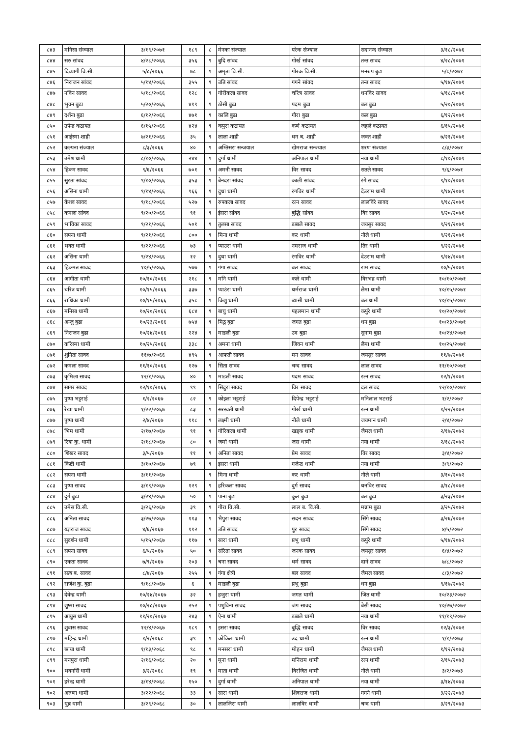| ८४३ | मनिसा संज्याल | ३/१९/२०७१ | १८९ | ८ | मेनका संज्याल | परेक संज्याल | सदानन्द संज्याल | ३/१८/२०७६ |
| ८४४ | सरु सांवद | ४/२८/२०६६ | ३५६ | ९ | बुदि सांवद | गोर्ख सांवद | तन्त सावद | ४/२८/२०७१ |
| ८४५ | दिव्यागी वि.सी. | ५/८/२०६६ | ७८ | ९ | अमृता वि.सी. | गोरक वि.सी. | मनरुप बुढा | ५/८/२०७१ |
| ८४६ | निराजन सांवद | ५/१४/२०६६ | ३५५ | ९ | उति सांवद | गगने सांवद | तन्त सावद | ५/१४/२०७१ |
| ८४७ | नविन सावद | ५/१८/२०६६ | १२८ | ९ | गोरीकला सावद | चरित्र सावद | धनविर सावद | ५/१८/२०७१ |
| ८४८ | भुवन बुढा | ५/२०/२०६६ | ४१९ | ९ | ठोसी बुढा | पदम बुढा | बल बुढा | ५/२०/२०७१ |
| ८४९ | दर्शना बुढा | ६/१२/२०६६ | ४७१ | ९ | कालि बुढा | गौरा बुढा | कल बुढा | ६/१२/२०७१ |
| ८५० | उपेन्द्र कठायत | ६/१५/२०६६ | ४२४ | ९ | कपुरा कठायत | कर्ण कठायत | जहले कठायत | ६/१५/२०७१ |
| ८५१ | आईस्मा शाही | ७/२१/२०६६ | ३५ | ९ | लाला शाही | धन ब. शाही | जक्त शाही | ७/२१/२०७१ |
| ८५२ | कल्पना संज्याल | ८/३/२०६६ | ४० | ९ | अम्तिसरा सन्जयाल | खेमराज सन्ज्याल | शरण संज्याल | ८/३/२०७१ |
| ८५३ | उमेश धामी | ८/१०/२०६६ | २४४ | ९ | दुर्गा धामी | अनिपाल धामी | नया धामी | ८/१०/२०७१ |
| ८५४ | हिक्म सावद | ९/६/२०६६ | ७०१ | ९ | अमनी सावद | विर सावद | सतले सावद | ९/६/२०७१ |
| ८५५ | सुरता सांवद | ९/१०/२०६६ | ३५३ | ९ | बेनदरा सांवद | काली सांवद | रंगे सावद | ९/१०/२०७१ |
| ८५६ | असिना धामी | ९/१४/२०६६ | ९६६ | ९ | दुधा धामी | रंगविर धामी | देउराम धामी | ९/१४/२०७१ |
| ८५७ | केशव सावद | ९/१८/२०६६ | ५२७ | ९ | रुपकला सावद | रत्न सावद | लालविरे सावद | ९/१८/२०७१ |
| ८५८ | कमला सांवद | ९/२०/२०६६ | ९१ | ९ | ईसरा सांवद | बुद्धि सांवद | विर सावद | ९/२०/२०७१ |
| ८५९ | भाविका सावद | ९/२१/२०६६ | ५०१ | ९ | तुलसा सावद | डब्बले सावद | जयसुर सावद | ९/२१/२०७१ |
| ८६० | सपना धामी | ९/२१/२०६६ | ८०० | ९ | मिना धामी | कर धामी | नौले धामी | ९/२१/२०७१ |
| ८६१ | भक्त धामी | ९/२२/२०६६ | ७३ | ९ | प्याउरा धामी | नमराज धामी | तिर धामी | ९/२२/२०७१ |
| ८६२ | असिना धामी | ९/२४/२०६६ | १२ | ९ | दुधा धामी | रंगविर धामी | देउराम धामी | ९/२४/२०७१ |
| ८६३ | हिक्मत सावद | १०/५/२०६६ | ५७७ | ९ | गंगा सावद | बल सावद | राम सावद | १०/५/२०७१ |
| ८६४ | आंगीता धामी | १०/१०/२०६६ | २१८ | ९ | मनि धामी | कले धामी | विरभद्र धामी | १०/१०/२०७१ |
| ८६५ | चरित्र धामी | १०/१५/२०६६ | ३३७ | ९ | प्याउंरा धामी | धर्मराज धामी | लैमा धामी | १०/१५/२०७१ |
| ८६६ | राधिका धामी | १०/१५/२०६६ | ३५८ | ९ | किशु धामी | ब्यासी धामी | बल धामी | १०/१५/२०७१ |
| ८६७ | मनिसा धामी | १०/२०/२०६६ | ६८४ | ९ | बाचु धामी | पहलमान धामी | कपुरे धामी | १०/२०/२०७१ |
| ८६८ | अन्जु बुढा | १०/२३/२०६६ | ७५४ | ९ | मिठु बुढा | जगत बुढा | धन बुढा | १०/२३/२०७१ |
| ८६९ | निराजन बुढा | १०/२४/२०६६ | २२४ | ९ | माडली बुढा | उद बुढा | सुनाम बुढा | १०/२४/२०७१ |
| ८७० | करिस्मा धामी | १०/२५/२०६६ | ३३८ | ९ | अमना धामी | जिवन धामी | लैमा धामी | १०/२५/२०७१ |
| ८७१ | शुनिता सावद | ११/७/२०६६ | ४९५ | ९ | आफती सावद | मन सावद | जयसुर सावद | ११/७/२०७१ |
| ८७२ | कमला सावद | ११/१०/२०६६ | १२७ | ९ | सिता सावद | चन्द सावद | लाल सावद | ११/१०/२०७१ |
| ८७३ | कृमिला सावद | १२/१/२०६६ | ४० | ९ | माडली सावद | पदम सावद | रत्न सावद | १२/१/२०७१ |
| ८७४ | सागर सावद | १२/१०/२०६६ | ९९ | ९ | सिदुरा सावद | विर सावद | दल सावद | १२/१०/२०७१ |
| ८७५ | पुष्पा भट्टराई | १/२/२०६७ | ८२ | ९ | कोइला भट्टराई | दिपेन्द्र भट्टराई | मनिलाल भटराई | १/२/२०७२ |
| ८७६ | रेखा धामी | १/२२/२०६७ | ८३ | ९ | सरस्वती धामी | गोर्ख धामी | रत्न धामी | १/२२/२०७२ |
| ८७७ | पुष्पा धामी | २/४/२०६७ | ११८ | ९ | लक्ष्मी धामी | नौले धामी | जयमान धामी | २/४/२०७२ |
| ८७८ | भिम धामी | २/१७/२०६७ | ९१ | ९ | गोरिकला धामी | खड्क धामी | जैमल धामी | २/१७/२०७२ |
| ८७९ | रिया कु. धामी | २/१८/२०६७ | ८० | ९ | जर्मा धामी | जस धामी | नया धामी | २/१८/२०७२ |
| ८८० | शिखर सावद | ३/५/२०६७ | ११ | ९ | अनिता सावद | प्रेम सावद | विर सावद | ३/४/२०७२ |
| ८८१ | किष्टी धामी | ३/१०/२०६७ | ७९ | ९ | इसरा धामी | गजेन्द्र धामी | नया धामी | ३/९/२०७२ |
| ८८२ | सपना धामी | ३/११/२०६७ | | ९ | मिना धामी | कर धामी | नौले धामी | ३/१०/२०७२ |
| ८८३ | पुष्पा सावद | ३/१९/२०६७ | १२९ | ९ | हरिकला सावद | दुर्ग सावद | धनविर सावद | ३/१८/२०७२ |
| ८८४ | दुर्ग बुढा | ३/२४/२०६७ | ५० | ९ | पाना बुढा | कुल बुढा | बल बुढा | ३/२३/२०७२ |
| ८८५ | उमेस वि.सी. | ३/२६/२०६७ | ३९ | ९ | गौरा वि.सी. | लाल ब. वि.सी. | मन्नाम बुढा | ३/२५/२०७२ |
| ८८६ | अनिता सावद | ३/२७/२०६७ | ११३ | ९ | भैपुरा सावद | सदन सावद | सिंगे सावद | ३/२६/२०७२ |
| ८८७ | यज्ञराज सावद | ४/६/२०६७ | ११२ | ९ | उति सावद | पुर सावद | सिंगे सावद | ४/५/२०७२ |
| ८८८ | सुदर्शन धामी | ५/१५/२०६७ | ११७ | ९ | सारा धामी | प्रभु धामी | कपुरे धामी | ५/१४/२०७२ |
| ८८९ | सपना सावद | ६/५/२०६७ | ५० | ९ | सरिता सावद | जनक सावद | जयसुर सावद | ६/४/२०७२ |
| ८९० | एकता सावद | ७/९/२०६७ | २०३ | ९ | चना सावद | धर्म सावद | दाने सावद | ७/८/२०७२ |
| ८९१ | सत्य ब. सावद | ८/४/२०६७ | २५५ | ९ | गंगा क्षेत्री | बल सावद | जैमल सावद | ८/३/२०७२ |
| ८९२ | राजेश कु. बुढा | ९/१८/२०६७ | ६ | ९ | माडली बुढा | प्रभु बुढा | धन बुढा | ९/१७/२०७२ |
| ८९३ | देवेन्द्र धामी | १०/२४/२०६७ | ३२ | ९ | हजुरा धामी | जगत धामी | जित धामी | १०/२३/२०७२ |
| ८९४ | शुष्मा सावद | १०/२८/२०६७ | २५२ | ९ | पशुविना सावद | जंग सावद | बेसी सावद | १०/२७/२०७२ |
| ८९५ | आयुस धामी | ११/२०/२०६७ | २४३ | ९ | ऐना धामी | डब्बले धामी | नया धामी | ११/१९/२०७२ |
| ८९६ | शुवास सावद | १२/४/२०६७ | १८९ | ९ | इसरा सावद | बुद्धि सावद | विर सावद | १२/३/२०७२ |
| ८९७ | महिन्द्र धामी | १/२/२०६८ | ३९ | ९ | कोकिला धामी | उद धामी | रत्न धामी | १/१/२०७३ |
| ८९८ | छाया धामी | १/१३/२०६८ | ९८ | ९ | मनसरा धामी | मोहन धामी | जैमल धामी | १/१२/२०७३ |
| ८९९ | मनपुरा धामी | २/१६/२०६८ | २० | ९ | मुना धामी | मनिराम धामी | रत्न धामी | २/१५/२०७३ |
| ९०० | भवनसिं धामी | ३/२/२०६८ | १९ | ९ | माता धामी | विरजित धामी | नौले धामी | ३/२/२०७३ |
| ९०१ | हरेन्द्र धामी | ३/१४/२०६८ | १५० | ९ | दुर्गा धामी | अनिपाल धामी | नया धामी | ३/१४/२०७३ |
| ९०२ | अरुणा धामी | ३/२२/२०६८ | ३३ | ९ | सारा धामी | शिवराज धामी | गगने धामी | ३/२२/२०७३ |
| ९०३ | धुब्र धामी | ३/२९/२०६८ | ३० | ९ | लालजिरा धामी | लालविर धामी | चन्द धामी | ३/२९/२०७३ |